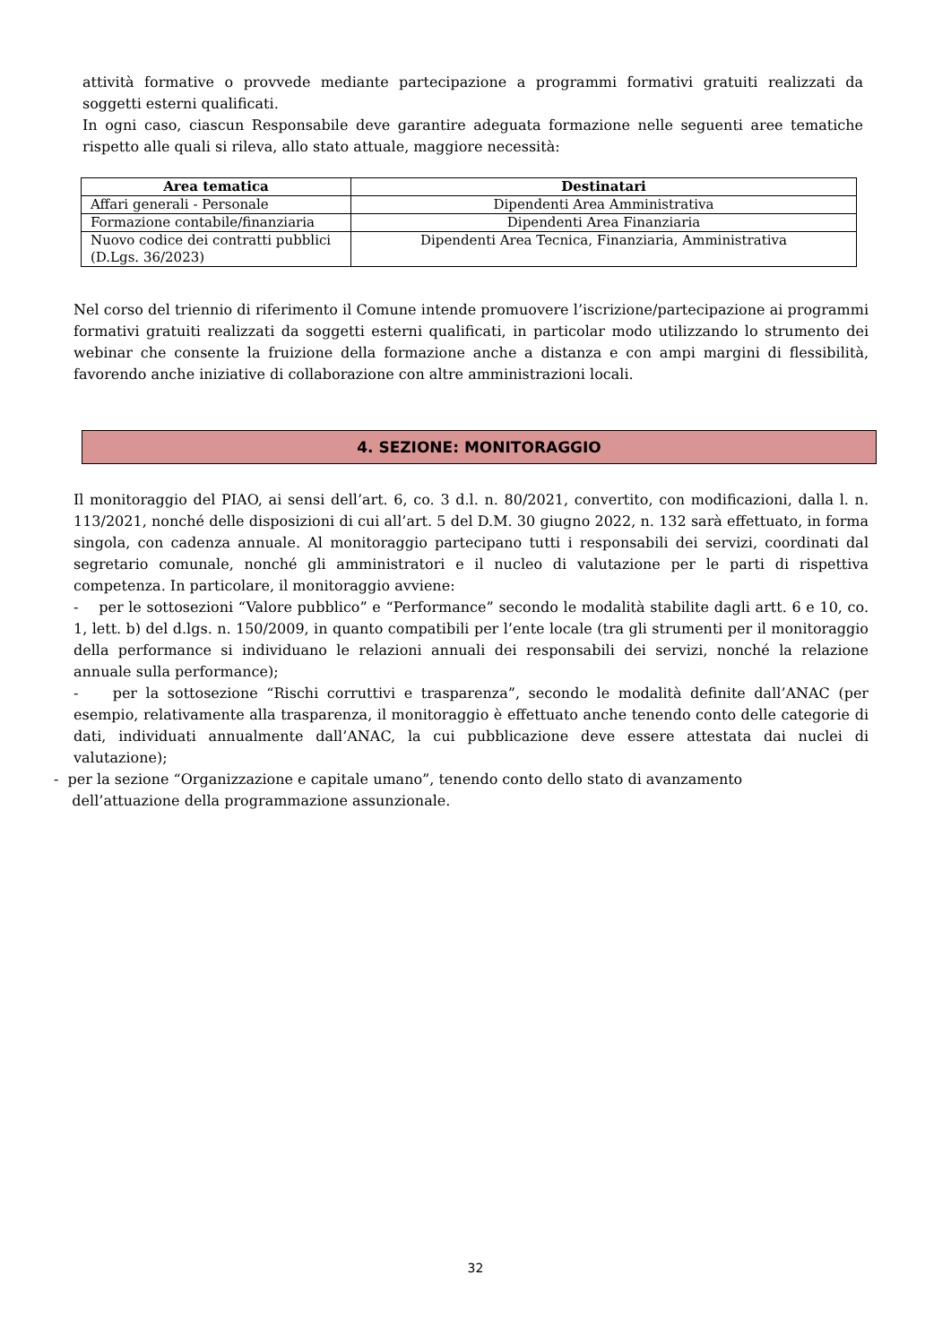attività formative o provvede mediante partecipazione a programmi formativi gratuiti realizzati da soggetti esterni qualificati.
In ogni caso, ciascun Responsabile deve garantire adeguata formazione nelle seguenti aree tematiche rispetto alle quali si rileva, allo stato attuale, maggiore necessità:
| Area tematica | Destinatari |
| --- | --- |
| Affari generali - Personale | Dipendenti Area Amministrativa |
| Formazione contabile/finanziaria | Dipendenti Area Finanziaria |
| Nuovo codice dei contratti pubblici (D.Lgs. 36/2023) | Dipendenti Area Tecnica, Finanziaria, Amministrativa |
Nel corso del triennio di riferimento il Comune intende promuovere l’iscrizione/partecipazione ai programmi formativi gratuiti realizzati da soggetti esterni qualificati, in particolar modo utilizzando lo strumento dei webinar che consente la fruizione della formazione anche a distanza e con ampi margini di flessibilità, favorendo anche iniziative di collaborazione con altre amministrazioni locali.
4. SEZIONE: MONITORAGGIO
Il monitoraggio del PIAO, ai sensi dell’art. 6, co. 3 d.l. n. 80/2021, convertito, con modificazioni, dalla l. n. 113/2021, nonché delle disposizioni di cui all’art. 5 del D.M. 30 giugno 2022, n. 132 sarà effettuato, in forma singola, con cadenza annuale. Al monitoraggio partecipano tutti i responsabili dei servizi, coordinati dal segretario comunale, nonché gli amministratori e il nucleo di valutazione per le parti di rispettiva competenza. In particolare, il monitoraggio avviene:
- per le sottosezioni “Valore pubblico” e “Performance” secondo le modalità stabilite dagli artt. 6 e 10, co. 1, lett. b) del d.lgs. n. 150/2009, in quanto compatibili per l’ente locale (tra gli strumenti per il monitoraggio della performance si individuano le relazioni annuali dei responsabili dei servizi, nonché la relazione annuale sulla performance);
- per la sottosezione “Rischi corruttivi e trasparenza”, secondo le modalità definite dall’ANAC (per esempio, relativamente alla trasparenza, il monitoraggio è effettuato anche tenendo conto delle categorie di dati, individuati annualmente dall’ANAC, la cui pubblicazione deve essere attestata dai nuclei di valutazione);
- per la sezione “Organizzazione e capitale umano”, tenendo conto dello stato di avanzamento
dell’attuazione della programmazione assunzionale.
32